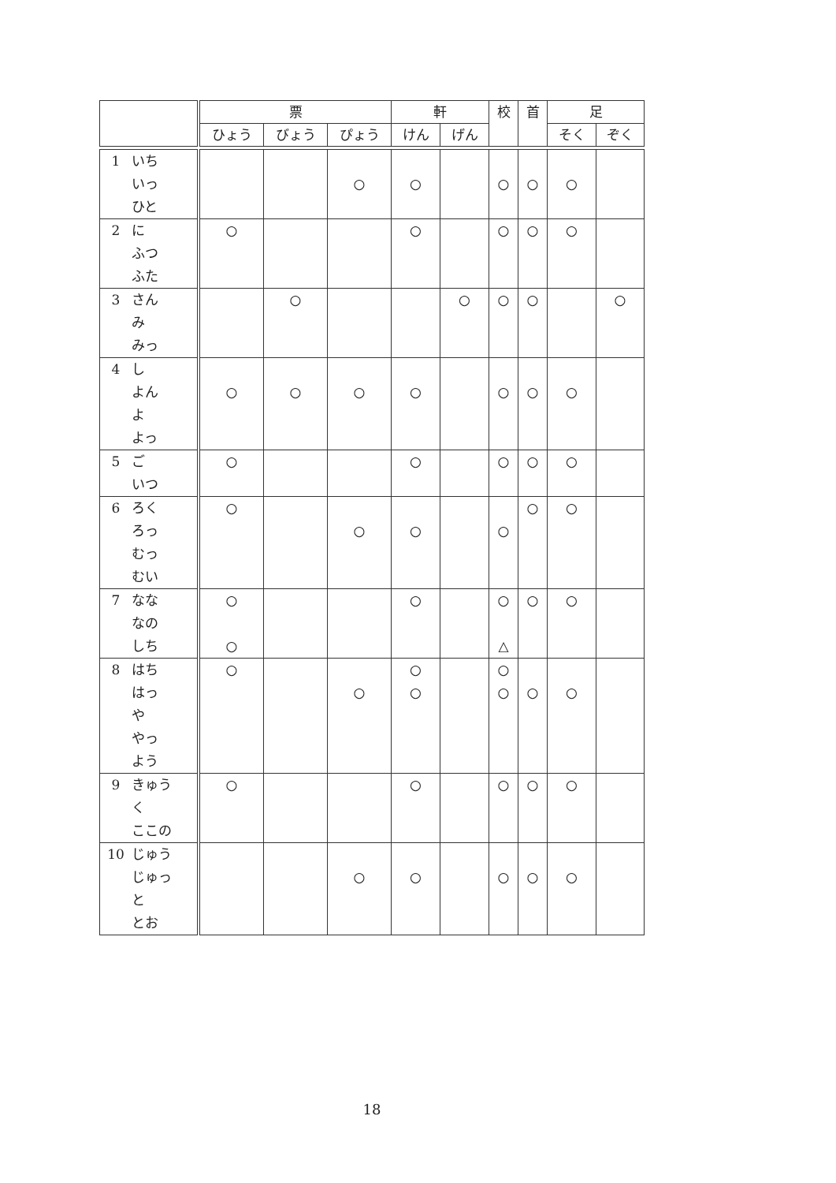| | 票 | | | 軒 | | 校 | 首 | 足 | |
| --- | --- | --- | --- | --- | --- | --- | --- | --- | --- |
| | ひょう | びょう | ぴょう | けん | げん | | | そく | ぞく |
| 1 いち いっ ひと | | | ○ | ○ | | ○ | ○ | ○ | |
| 2 に ふつ ふた | ○ | | | ○ | | ○ | ○ | ○ | |
| 3 さん み みっ | | ○ | | | ○ | ○ | ○ | | ○ |
| 4 し よん よ よっ | ○ | ○ | ○ | ○ | | ○ | ○ | ○ | |
| 5 ご いつ | ○ | | | ○ | | ○ | ○ | ○ | |
| 6 ろく ろっ むっ むい | ○ | | ○ | ○ | | ○ | ○ | ○ | |
| 7 なな なの しち | ○ ○ | | | ○ | | ○ △ | ○ | ○ | |
| 8 はち はっ や やっ よう | ○ | | ○ | ○ ○ | | ○ ○ | ○ | ○ | |
| 9 きゅう く ここの | ○ | | | ○ | | ○ | ○ | ○ | |
| 10 じゅう じゅっ と とお | | | ○ | ○ | | ○ | ○ | ○ | |
18